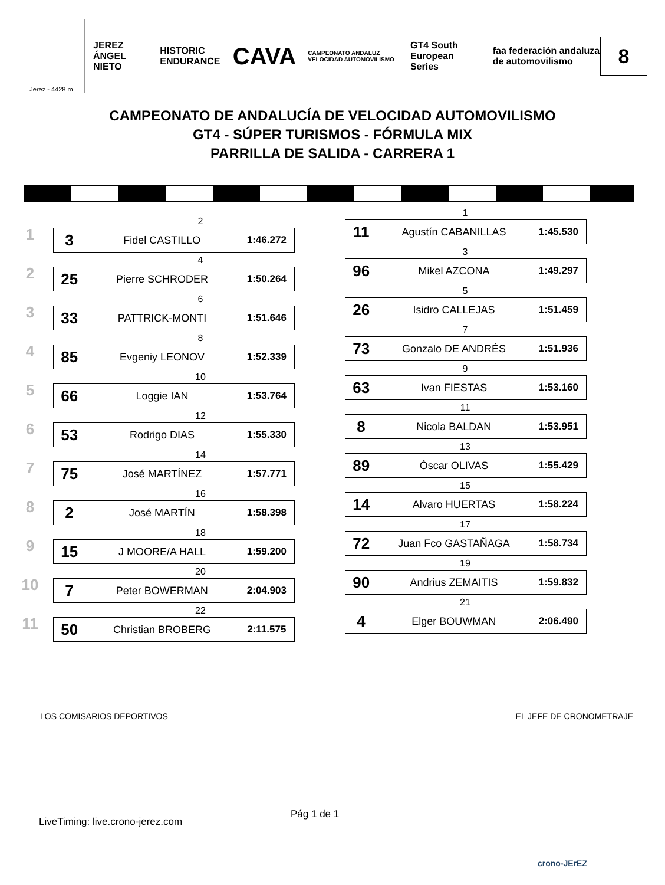Jerez - 4428 m
JEREZ ÁNGEL NIETO HISTORIC ENDURANCE CAVA CAMPEONATO ANDALUZ VELOCIDAD AUTOMOVILISMO GT4 South European Series faa federación andaluza de automovilismo
8
CAMPEONATO DE ANDALUCÍA DE VELOCIDAD AUTOMOVILISMO
GT4 - SÚPER TURISMOS - FÓRMULA MIX
PARRILLA DE SALIDA - CARRERA 1
1
2
| 3 | Fidel CASTILLO | 1:46.272 |
2
4
| 25 | Pierre SCHRODER | 1:50.264 |
3
6
| 33 | PATTRICK-MONTI | 1:51.646 |
4
8
| 85 | Evgeniy LEONOV | 1:52.339 |
5
10
| 66 | Loggie IAN | 1:53.764 |
6
12
| 53 | Rodrigo DIAS | 1:55.330 |
7
14
| 75 | José MARTÍNEZ | 1:57.771 |
8
16
| 2 | José MARTÍN | 1:58.398 |
9
18
| 15 | J MOORE/A HALL | 1:59.200 |
10
20
| 7 | Peter BOWERMAN | 2:04.903 |
11
22
| 50 | Christian BROBERG | 2:11.575 |
1
| 11 | Agustín CABANILLAS | 1:45.530 |
3
| 96 | Mikel AZCONA | 1:49.297 |
5
| 26 | Isidro CALLEJAS | 1:51.459 |
7
| 73 | Gonzalo DE ANDRÉS | 1:51.936 |
9
| 63 | Ivan FIESTAS | 1:53.160 |
11
| 8 | Nicola BALDAN | 1:53.951 |
13
| 89 | Óscar OLIVAS | 1:55.429 |
15
| 14 | Alvaro HUERTAS | 1:58.224 |
17
| 72 | Juan Fco GASTAÑAGA | 1:58.734 |
19
| 90 | Andrius ZEMAITIS | 1:59.832 |
21
| 4 | Elger BOUWMAN | 2:06.490 |
LOS COMISARIOS DEPORTIVOS EL JEFE DE CRONOMETRAJE
Pág 1 de 1
LiveTiming: live.crono-jerez.com
crono-JErEZ